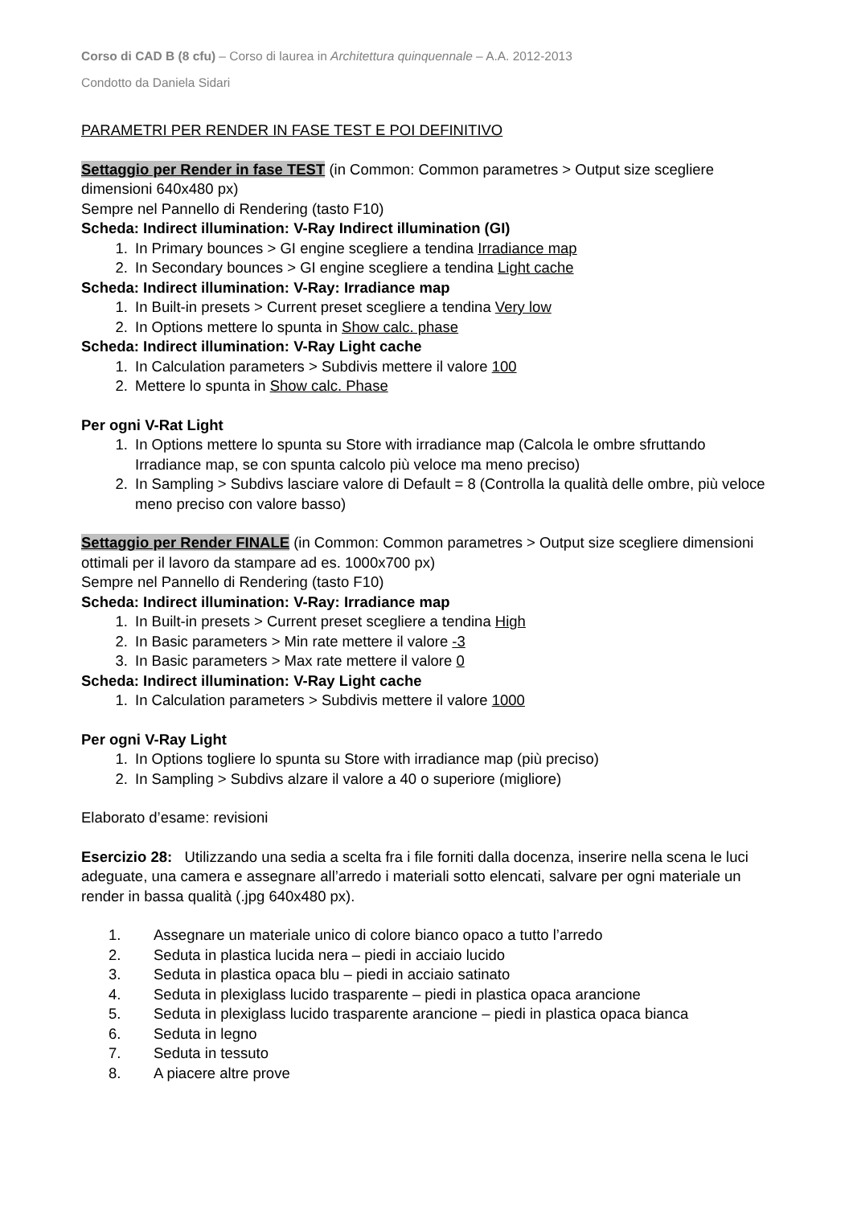Corso di CAD B (8 cfu) – Corso di laurea in Architettura quinquennale – A.A. 2012-2013
Condotto da Daniela Sidari
PARAMETRI PER RENDER IN FASE TEST E POI DEFINITIVO
Settaggio per Render in fase TEST (in Common: Common parametres > Output size scegliere dimensioni 640x480 px)
Sempre nel Pannello di Rendering (tasto F10)
Scheda: Indirect illumination: V-Ray Indirect illumination (GI)
1. In Primary bounces > GI engine scegliere a tendina Irradiance map
2. In Secondary bounces > GI engine scegliere a tendina Light cache
Scheda: Indirect illumination: V-Ray: Irradiance map
1. In Built-in presets > Current preset scegliere a tendina Very low
2. In Options mettere lo spunta in Show calc. phase
Scheda: Indirect illumination: V-Ray Light cache
1. In Calculation parameters > Subdivis mettere il valore 100
2. Mettere lo spunta in Show calc. Phase
Per ogni V-Rat Light
1. In Options mettere lo spunta su Store with irradiance map (Calcola le ombre sfruttando Irradiance map, se con spunta calcolo più veloce ma meno preciso)
2. In Sampling > Subdivs lasciare valore di Default = 8 (Controlla la qualità delle ombre, più veloce meno preciso con valore basso)
Settaggio per Render FINALE (in Common: Common parametres > Output size scegliere dimensioni ottimali per il lavoro da stampare ad es. 1000x700 px)
Sempre nel Pannello di Rendering (tasto F10)
Scheda: Indirect illumination: V-Ray: Irradiance map
1. In Built-in presets > Current preset scegliere a tendina High
2. In Basic parameters > Min rate mettere il valore -3
3. In Basic parameters > Max rate mettere il valore 0
Scheda: Indirect illumination: V-Ray Light cache
1. In Calculation parameters > Subdivis mettere il valore 1000
Per ogni V-Ray Light
1. In Options togliere lo spunta su Store with irradiance map (più preciso)
2. In Sampling > Subdivs alzare il valore a 40 o superiore (migliore)
Elaborato d’esame: revisioni
Esercizio 28: Utilizzando una sedia a scelta fra i file forniti dalla docenza, inserire nella scena le luci adeguate, una camera e assegnare all’arredo i materiali sotto elencati, salvare per ogni materiale un render in bassa qualità (.jpg 640x480 px).
1. Assegnare un materiale unico di colore bianco opaco a tutto l’arredo
2. Seduta in plastica lucida nera – piedi in acciaio lucido
3. Seduta in plastica opaca blu – piedi in acciaio satinato
4. Seduta in plexiglass lucido trasparente – piedi in plastica opaca arancione
5. Seduta in plexiglass lucido trasparente arancione – piedi in plastica opaca bianca
6. Seduta in legno
7. Seduta in tessuto
8. A piacere altre prove